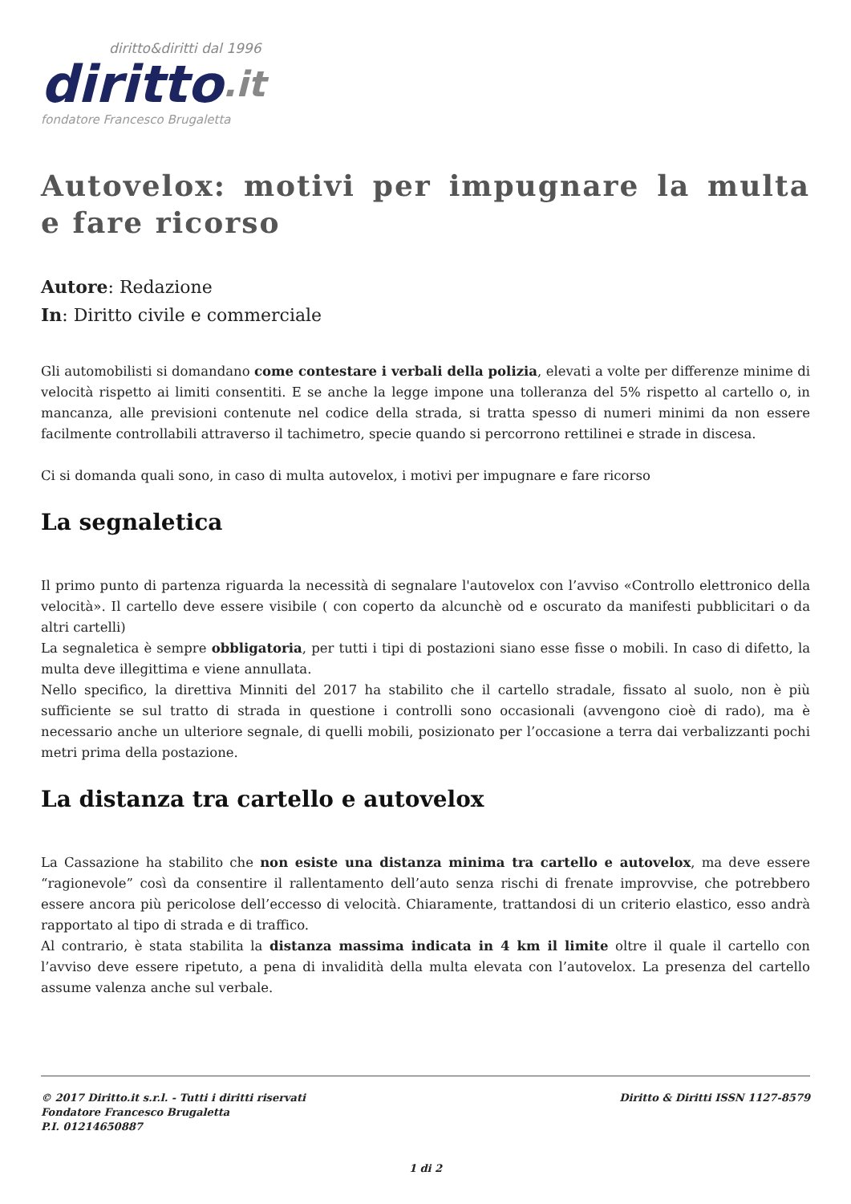diritto&diritti dal 1996
diritto.it
fondatore Francesco Brugaletta
Autovelox: motivi per impugnare la multa e fare ricorso
Autore: Redazione
In: Diritto civile e commerciale
Gli automobilisti si domandano come contestare i verbali della polizia, elevati a volte per differenze minime di velocità rispetto ai limiti consentiti. E se anche la legge impone una tolleranza del 5% rispetto al cartello o, in mancanza, alle previsioni contenute nel codice della strada, si tratta spesso di numeri minimi da non essere facilmente controllabili attraverso il tachimetro, specie quando si percorrono rettilinei e strade in discesa.
Ci si domanda quali sono, in caso di multa autovelox, i motivi per impugnare e fare ricorso
La segnaletica
Il primo punto di partenza riguarda la necessità di segnalare l'autovelox con l’avviso «Controllo elettronico della velocità». Il cartello deve essere visibile ( con coperto da alcunchè od e oscurato da manifesti pubblicitari o da altri cartelli)
La segnaletica è sempre obbligatoria, per tutti i tipi di postazioni siano esse fisse o mobili. In caso di difetto, la multa deve illegittima e viene annullata.
Nello specifico, la direttiva Minniti del 2017 ha stabilito che il cartello stradale, fissato al suolo, non è più sufficiente se sul tratto di strada in questione i controlli sono occasionali (avvengono cioè di rado), ma è necessario anche un ulteriore segnale, di quelli mobili, posizionato per l’occasione a terra dai verbalizzanti pochi metri prima della postazione.
La distanza tra cartello e autovelox
La Cassazione ha stabilito che non esiste una distanza minima tra cartello e autovelox, ma deve essere “ragionevole” così da consentire il rallentamento dell’auto senza rischi di frenate improvvise, che potrebbero essere ancora più pericolose dell’eccesso di velocità. Chiaramente, trattandosi di un criterio elastico, esso andrà rapportato al tipo di strada e di traffico.
Al contrario, è stata stabilita la distanza massima indicata in 4 km il limite oltre il quale il cartello con l’avviso deve essere ripetuto, a pena di invalidità della multa elevata con l’autovelox. La presenza del cartello assume valenza anche sul verbale.
© 2017 Diritto.it s.r.l. - Tutti i diritti riservati
Fondatore Francesco Brugaletta
P.I. 01214650887
Diritto & Diritti ISSN 1127-8579
1 di 2